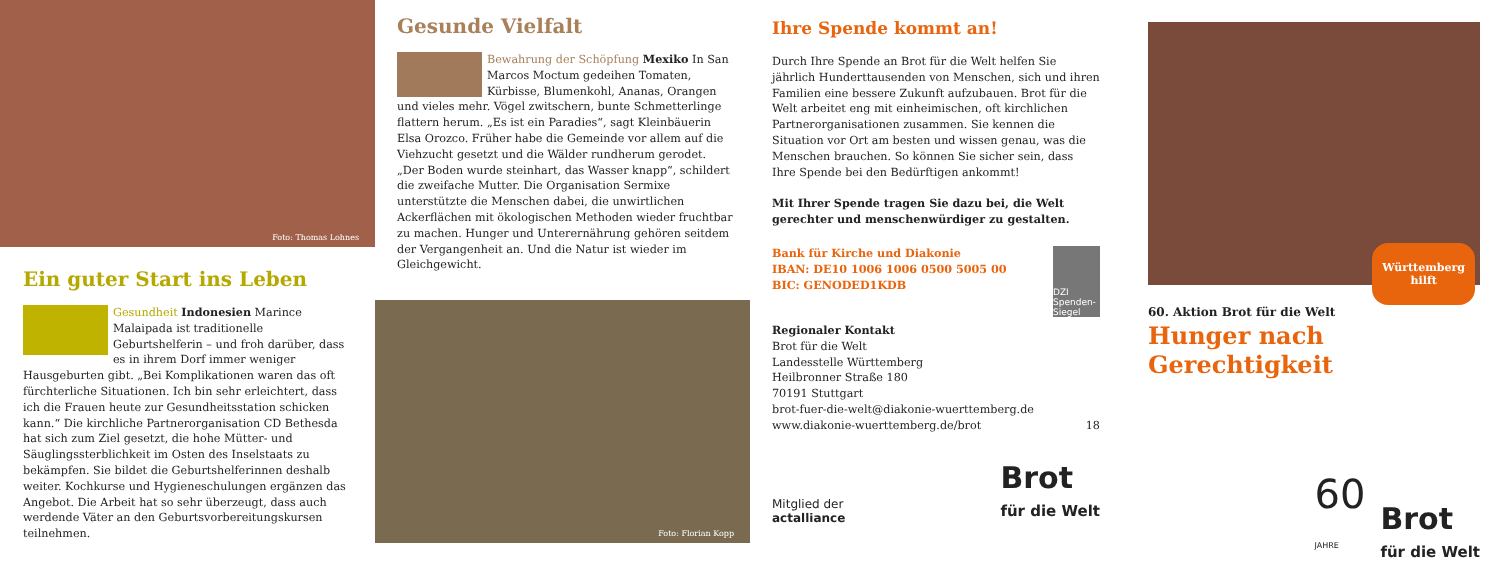Foto: Thomas Lohnes
Ein guter Start ins Leben
Gesundheit Indonesien Marince Malaipada ist traditionelle Geburtshelferin – und froh darüber, dass es in ihrem Dorf immer weniger Hausgeburten gibt. „Bei Komplikationen waren das oft fürchterliche Situationen. Ich bin sehr erleichtert, dass ich die Frauen heute zur Gesundheitsstation schicken kann.“ Die kirchliche Partnerorganisation CD Bethesda hat sich zum Ziel gesetzt, die hohe Mütter- und Säuglingssterblichkeit im Osten des Inselstaats zu bekämpfen. Sie bildet die Geburtshelferinnen deshalb weiter. Kochkurse und Hygieneschulungen ergänzen das Angebot. Die Arbeit hat so sehr überzeugt, dass auch werdende Väter an den Geburtsvorbereitungskursen teilnehmen.
Gesunde Vielfalt
Bewahrung der Schöpfung Mexiko In San Marcos Moctum gedeihen Tomaten, Kürbisse, Blumenkohl, Ananas, Orangen und vieles mehr. Vögel zwitschern, bunte Schmetterlinge flattern herum. „Es ist ein Paradies“, sagt Kleinbäuerin Elsa Orozco. Früher habe die Gemeinde vor allem auf die Viehzucht gesetzt und die Wälder rundherum gerodet. „Der Boden wurde steinhart, das Wasser knapp“, schildert die zweifache Mutter. Die Organisation Sermixe unterstützte die Menschen dabei, die unwirtlichen Ackerflächen mit ökologischen Methoden wieder fruchtbar zu machen. Hunger und Unterernährung gehören seitdem der Vergangenheit an. Und die Natur ist wieder im Gleichgewicht.
Foto: Florian Kopp
Ihre Spende kommt an!
Durch Ihre Spende an Brot für die Welt helfen Sie jährlich Hunderttausenden von Menschen, sich und ihren Familien eine bessere Zukunft aufzubauen. Brot für die Welt arbeitet eng mit einheimischen, oft kirchlichen Partnerorganisationen zusammen. Sie kennen die Situation vor Ort am besten und wissen genau, was die Menschen brauchen. So können Sie sicher sein, dass Ihre Spende bei den Bedürftigen ankommt!
Mit Ihrer Spende tragen Sie dazu bei, die Welt gerechter und menschenwürdiger zu gestalten.
Bank für Kirche und Diakonie
IBAN: DE10 1006 1006 0500 5005 00
BIC: GENODED1KDB
DZI Spenden-Siegel
Regionaler Kontakt
Brot für die Welt
Landesstelle Württemberg
Heilbronner Straße 180
70191 Stuttgart
brot-fuer-die-welt@diakonie-wuerttemberg.de
www.diakonie-wuerttemberg.de/brot 18
Mitglied der
actalliance
Brot
für die Welt
Württemberg
hilft
60. Aktion Brot für die Welt
Hunger nach Gerechtigkeit
60
JAHRE
Brot
für die Welt